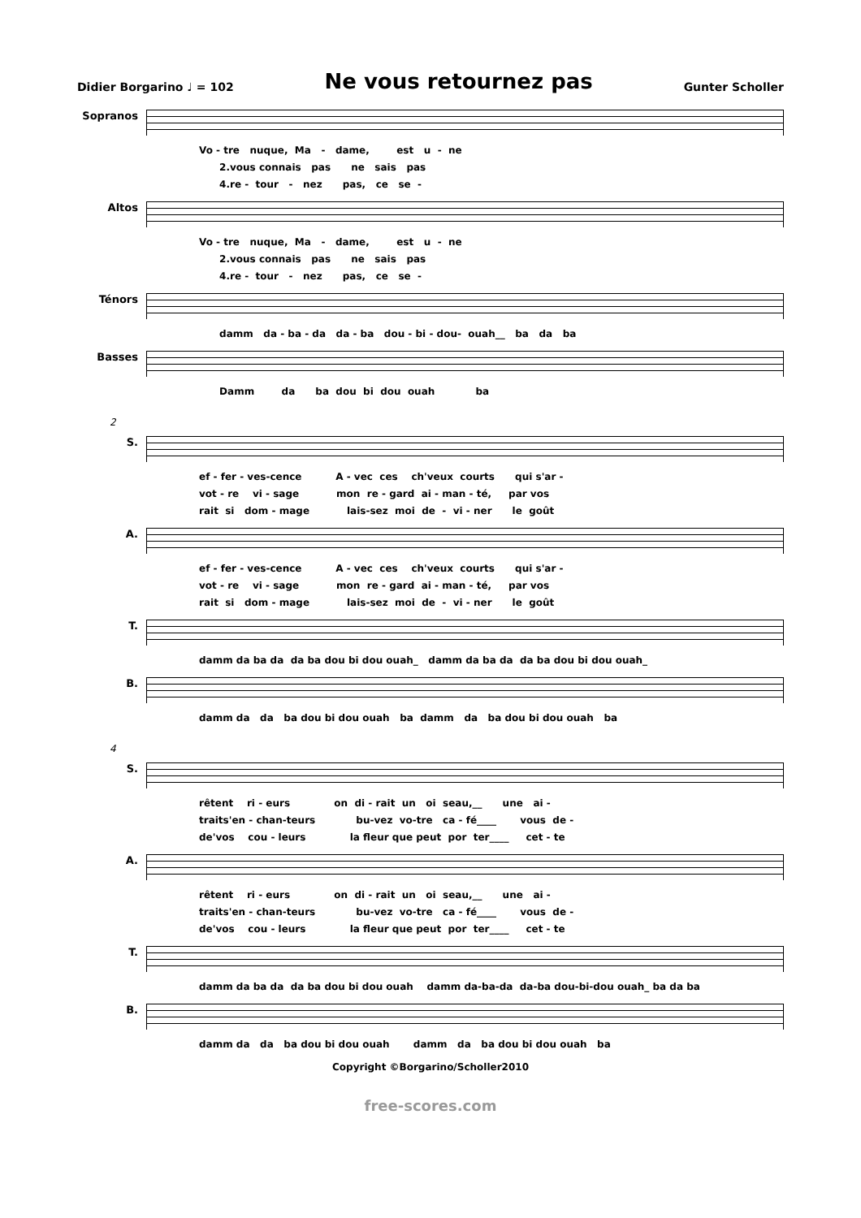Didier Borgarino ♩ = 102 Ne vous retournez pas Gunter Scholler
Sopranos
Vo - tre nuque, Ma - dame, est u - ne 2.vous connais pas ne sais pas 4.re - tour - nez pas, ce se -
Altos
Vo - tre nuque, Ma - dame, est u - ne 2.vous connais pas ne sais pas 4.re - tour - nez pas, ce se -
Ténors
damm da - ba - da da - ba dou - bi - dou- ouah__ ba da ba
Basses
Damm da ba dou bi dou ouah ba
2
S.
ef - fer - ves-cence A - vec ces ch'veux courts qui s'ar - vot - re vi - sage mon re - gard ai - man - té, par vos rait si dom - mage lais-sez moi de - vi - ner le goût
A.
ef - fer - ves-cence A - vec ces ch'veux courts qui s'ar - vot - re vi - sage mon re - gard ai - man - té, par vos rait si dom - mage lais-sez moi de - vi - ner le goût
T.
damm da ba da da ba dou bi dou ouah_ damm da ba da da ba dou bi dou ouah_
B.
damm da da ba dou bi dou ouah ba damm da ba dou bi dou ouah ba
4
S.
rêtent ri - eurs on di - rait un oi seau,__ une ai - traits'en - chan-teurs bu-vez vo-tre ca - fé____ vous de - de'vos cou - leurs la fleur que peut por ter____ cet - te
A.
rêtent ri - eurs on di - rait un oi seau,__ une ai - traits'en - chan-teurs bu-vez vo-tre ca - fé____ vous de - de'vos cou - leurs la fleur que peut por ter____ cet - te
T.
damm da ba da da ba dou bi dou ouah damm da-ba-da da-ba dou-bi-dou ouah_ ba da ba
B.
damm da da ba dou bi dou ouah damm da ba dou bi dou ouah ba
Copyright ©Borgarino/Scholler2010
free-scores.com